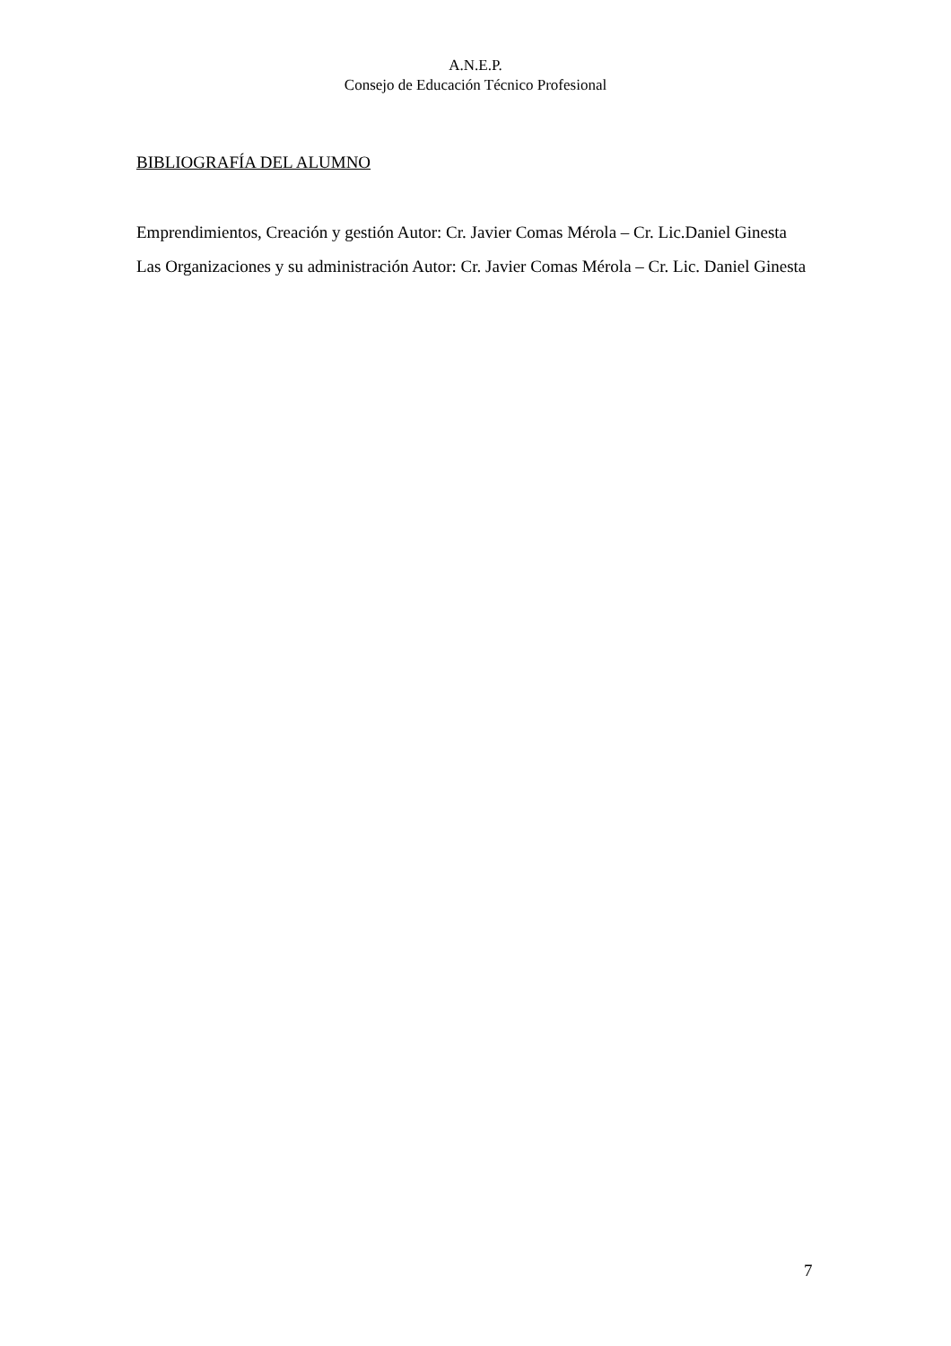A.N.E.P.
Consejo de Educación Técnico Profesional
BIBLIOGRAFÍA DEL ALUMNO
Emprendimientos, Creación y gestión Autor: Cr. Javier Comas Mérola – Cr. Lic.Daniel Ginesta
Las Organizaciones y su administración Autor: Cr. Javier Comas Mérola – Cr. Lic. Daniel Ginesta
7